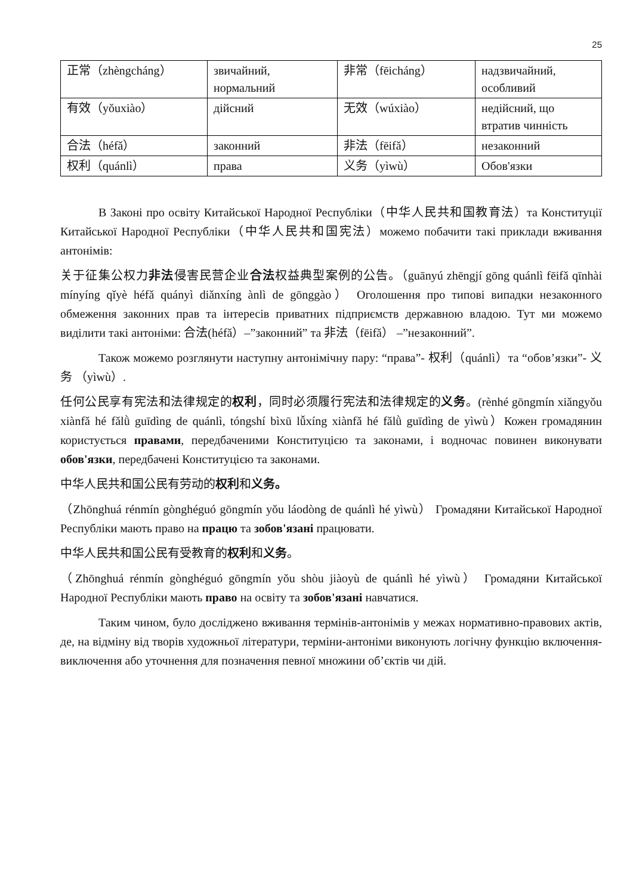25
| 正常（zhèngcháng） | звичайний, нормальний | 非常（fēicháng） | надзвичайний, особливий |
| 有效（yǒuxiào） | дійсний | 无效（wúxiào） | недійсний, що втратив чинність |
| 合法（héfǎ） | законний | 非法（fēifǎ） | незаконний |
| 权利（quánlì） | права | 义务（yìwù） | Обов'язки |
В Законі про освіту Китайської Народної Республіки（中华人民共和国教育法）та Конституції Китайської Народної Республіки（中华人民共和国宪法）можемо побачити такі приклади вживання антонімів:
关于征集公权力非法侵害民营企业合法权益典型案例的公告。（guānyú zhēngjí gōng quánlì fēifǎ qīnhài mínyíng qǐyè héfǎ quányì diǎnxíng ànlì de gōnggào） Оголошення про типові випадки незаконного обмеження законних прав та інтересів приватних підприємств державною владою. Тут ми можемо виділити такі антоніми: 合法(héfǎ）–”законний” та 非法（fēifǎ） –”незаконний”.
Також можемо розглянути наступну антонімічну пару: “права”- 权利（quánlì）та “обов’язки”- 义务 （yìwù）.
任何公民享有宪法和法律规定的权利，同时必须履行宪法和法律规定的义务。(rènhé gōngmín xiǎngyǒu xiànfǎ hé fǎlǜ guīdìng de quánlì, tóngshí bìxū lǚxíng xiànfǎ hé fǎlǜ guīdìng de yìwù）Кожен громадянин користується правами, передбаченими Конституцією та законами, і водночас повинен виконувати обов'язки, передбачені Конституцією та законами.
中华人民共和国公民有劳动的权利和义务。
（Zhōnghuá rénmín gònghéguó gōngmín yǒu láodòng de quánlì hé yìwù） Громадяни Китайської Народної Республіки мають право на працю та зобов'язані працювати.
中华人民共和国公民有受教育的权利和义务。
（Zhōnghuá rénmín gònghéguó gōngmín yǒu shòu jiàoyù de quánlì hé yìwù） Громадяни Китайської Народної Республіки мають право на освіту та зобов'язані навчатися.
Таким чином, було досліджено вживання термінів-антонімів у межах нормативно-правових актів, де, на відміну від творів художньої літератури, терміни-антоніми виконують логічну функцію включення-виключення або уточнення для позначення певної множини об’єктів чи дій.